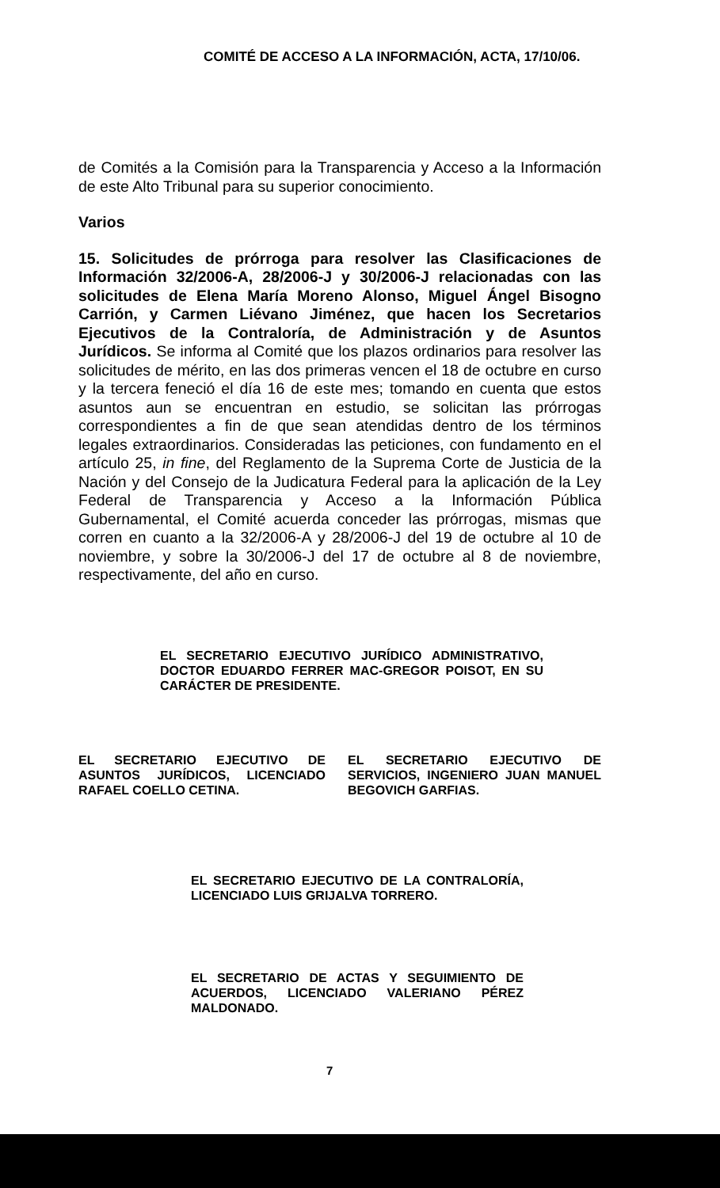COMITÉ DE ACCESO A LA INFORMACIÓN, ACTA, 17/10/06.
de Comités a la Comisión para la Transparencia y Acceso a la Información de este Alto Tribunal para su superior conocimiento.
Varios
15. Solicitudes de prórroga para resolver las Clasificaciones de Información 32/2006-A, 28/2006-J y 30/2006-J relacionadas con las solicitudes de Elena María Moreno Alonso, Miguel Ángel Bisogno Carrión, y Carmen Liévano Jiménez, que hacen los Secretarios Ejecutivos de la Contraloría, de Administración y de Asuntos Jurídicos. Se informa al Comité que los plazos ordinarios para resolver las solicitudes de mérito, en las dos primeras vencen el 18 de octubre en curso y la tercera feneció el día 16 de este mes; tomando en cuenta que estos asuntos aun se encuentran en estudio, se solicitan las prórrogas correspondientes a fin de que sean atendidas dentro de los términos legales extraordinarios. Consideradas las peticiones, con fundamento en el artículo 25, in fine, del Reglamento de la Suprema Corte de Justicia de la Nación y del Consejo de la Judicatura Federal para la aplicación de la Ley Federal de Transparencia y Acceso a la Información Pública Gubernamental, el Comité acuerda conceder las prórrogas, mismas que corren en cuanto a la 32/2006-A y 28/2006-J del 19 de octubre al 10 de noviembre, y sobre la 30/2006-J del 17 de octubre al 8 de noviembre, respectivamente, del año en curso.
EL SECRETARIO EJECUTIVO JURÍDICO ADMINISTRATIVO, DOCTOR EDUARDO FERRER MAC-GREGOR POISOT, EN SU CARÁCTER DE PRESIDENTE.
EL SECRETARIO EJECUTIVO DE ASUNTOS JURÍDICOS, LICENCIADO RAFAEL COELLO CETINA.
EL SECRETARIO EJECUTIVO DE SERVICIOS, INGENIERO JUAN MANUEL BEGOVICH GARFIAS.
EL SECRETARIO EJECUTIVO DE LA CONTRALORÍA, LICENCIADO LUIS GRIJALVA TORRERO.
EL SECRETARIO DE ACTAS Y SEGUIMIENTO DE ACUERDOS, LICENCIADO VALERIANO PÉREZ MALDONADO.
7